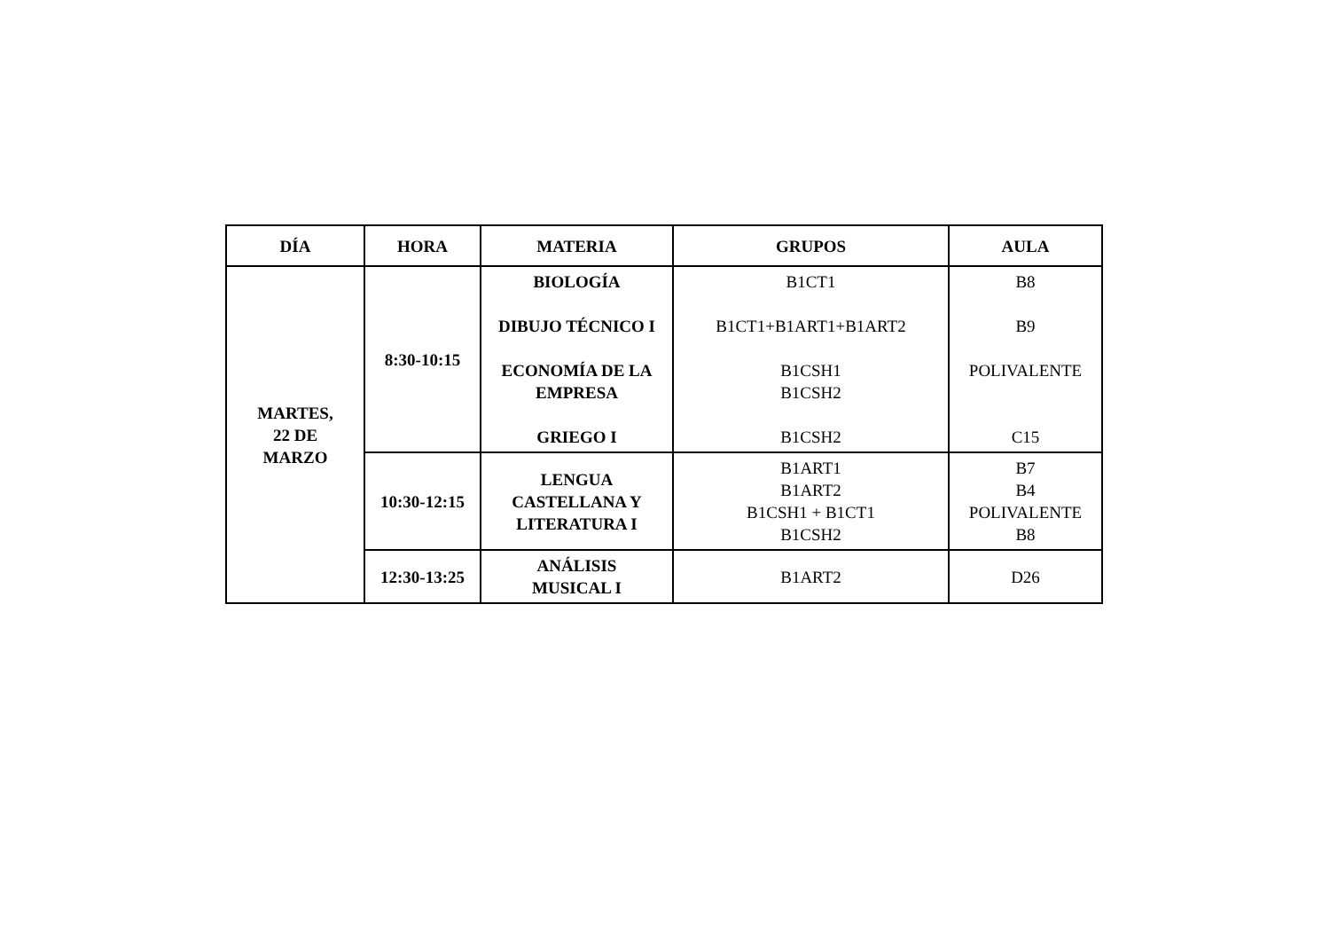| DÍA | HORA | MATERIA | GRUPOS | AULA |
| --- | --- | --- | --- | --- |
| MARTES, 22 DE MARZO | 8:30-10:15 | BIOLOGÍA DIBUJO TÉCNICO I ECONOMÍA DE LA EMPRESA GRIEGO I | B1CT1 B1CT1+B1ART1+B1ART2 B1CSH1 B1CSH2 B1CSH2 | B8 B9 POLIVALENTE C15 |
| | 10:30-12:15 | LENGUA CASTELLANA Y LITERATURA I | B1ART1 B1ART2 B1CSH1 + B1CT1 B1CSH2 | B7 B4 POLIVALENTE B8 |
| | 12:30-13:25 | ANÁLISIS MUSICAL I | B1ART2 | D26 |